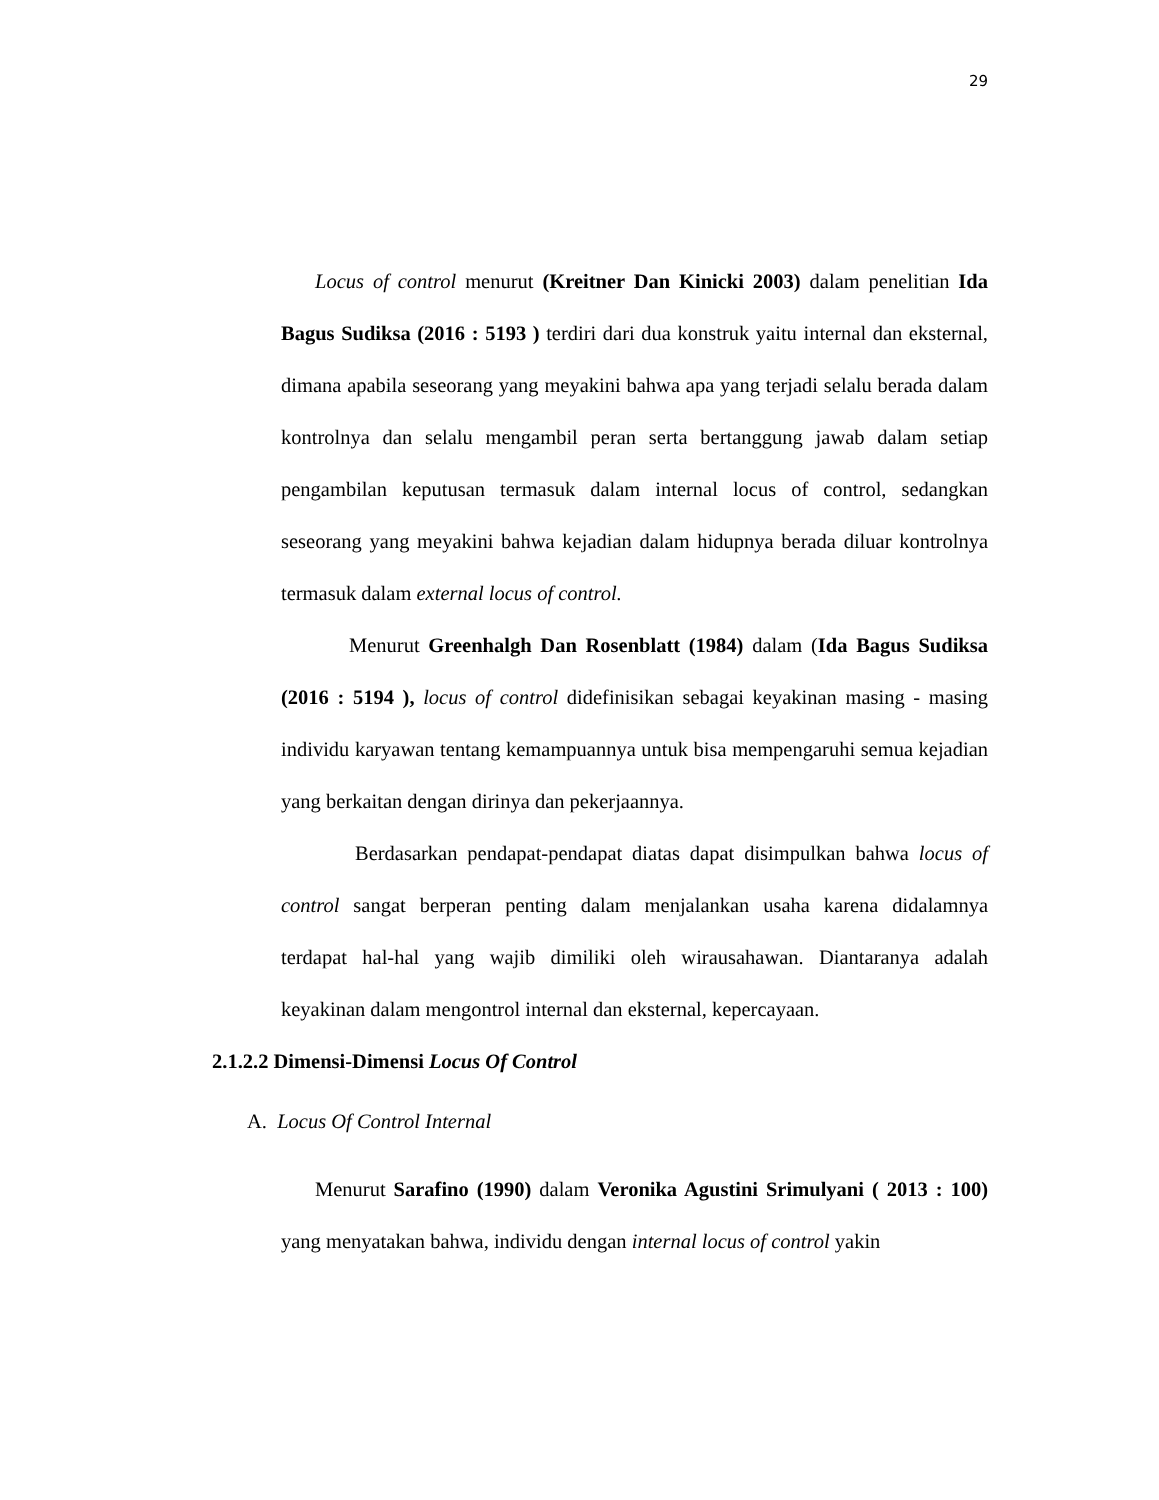29
Locus of control menurut (Kreitner Dan Kinicki 2003) dalam penelitian Ida Bagus Sudiksa (2016 : 5193 ) terdiri dari dua konstruk yaitu internal dan eksternal, dimana apabila seseorang yang meyakini bahwa apa yang terjadi selalu berada dalam kontrolnya dan selalu mengambil peran serta bertanggung jawab dalam setiap pengambilan keputusan termasuk dalam internal locus of control, sedangkan seseorang yang meyakini bahwa kejadian dalam hidupnya berada diluar kontrolnya termasuk dalam external locus of control.
Menurut Greenhalgh Dan Rosenblatt (1984) dalam (Ida Bagus Sudiksa (2016 : 5194 ), locus of control didefinisikan sebagai keyakinan masing - masing individu karyawan tentang kemampuannya untuk bisa mempengaruhi semua kejadian yang berkaitan dengan dirinya dan pekerjaannya.
Berdasarkan pendapat-pendapat diatas dapat disimpulkan bahwa locus of control sangat berperan penting dalam menjalankan usaha karena didalamnya terdapat hal-hal yang wajib dimiliki oleh wirausahawan. Diantaranya adalah keyakinan dalam mengontrol internal dan eksternal, kepercayaan.
2.1.2.2 Dimensi-Dimensi Locus Of Control
A. Locus Of Control Internal
Menurut Sarafino (1990) dalam Veronika Agustini Srimulyani ( 2013 : 100) yang menyatakan bahwa, individu dengan internal locus of control yakin